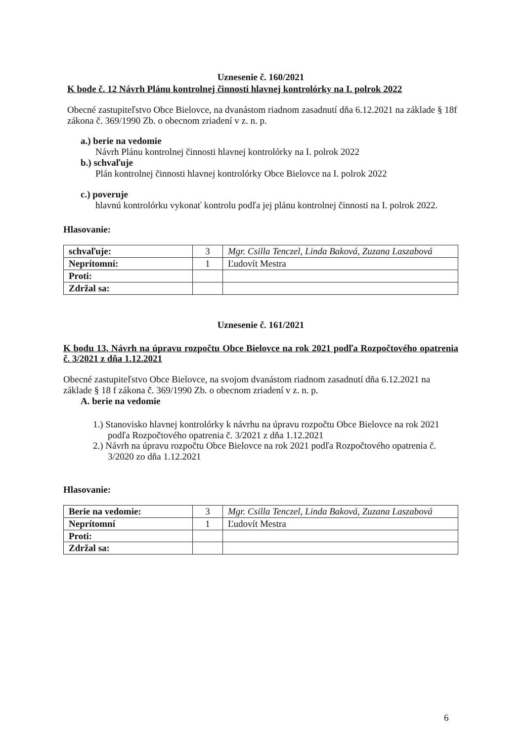Uznesenie č. 160/2021
K bode č. 12 Návrh Plánu kontrolnej činnosti hlavnej kontrolórky na I. polrok 2022
Obecné zastupiteľstvo Obce Bielovce, na dvanástom riadnom zasadnutí dňa 6.12.2021 na základe § 18f zákona č. 369/1990 Zb. o obecnom zriadení v z. n. p.
a.) berie na vedomie
Návrh Plánu kontrolnej činnosti hlavnej kontrolórky na I. polrok 2022
b.) schvaľuje
Plán kontrolnej činnosti hlavnej kontrolórky Obce Bielovce na I. polrok 2022
c.) poveruje
hlavnú kontrolórku vykonať kontrolu podľa jej plánu kontrolnej činnosti na I. polrok 2022.
Hlasovanie:
| schvaľuje: | 3 | Mgr. Csilla Tenczel, Linda Baková, Zuzana Laszabová |
| Neprítomní: | 1 | Ľudovít Mestra |
| Proti: | | |
| Zdržal sa: | | |
Uznesenie č. 161/2021
K bodu 13. Návrh na úpravu rozpočtu Obce Bielovce na rok 2021 podľa Rozpočtového opatrenia č. 3/2021 z dňa 1.12.2021
Obecné zastupiteľstvo Obce Bielovce, na svojom dvanástom riadnom zasadnutí dňa 6.12.2021 na základe § 18 f zákona č. 369/1990 Zb. o obecnom zriadení v z. n. p.
A. berie na vedomie
1.) Stanovisko hlavnej kontrolórky k návrhu na úpravu rozpočtu Obce Bielovce na rok 2021 podľa Rozpočtového opatrenia č. 3/2021 z dňa 1.12.2021
2.) Návrh na úpravu rozpočtu Obce Bielovce na rok 2021 podľa Rozpočtového opatrenia č. 3/2020 zo dňa 1.12.2021
Hlasovanie:
| Berie na vedomie: | 3 | Mgr. Csilla Tenczel, Linda Baková, Zuzana Laszabová |
| Neprítomní | 1 | Ľudovít Mestra |
| Proti: | | |
| Zdržal sa: | | |
6